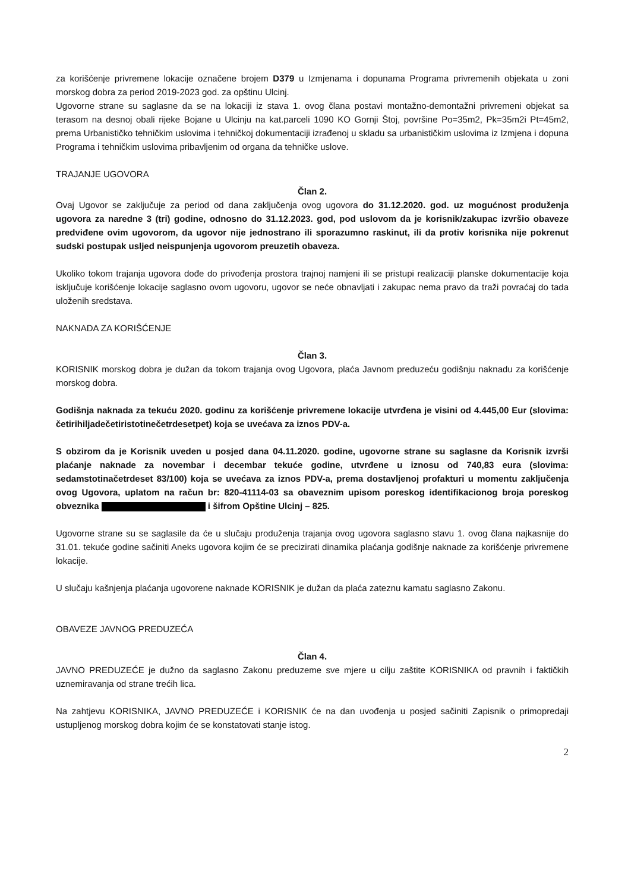za korišćenje privremene lokacije označene brojem D379 u Izmjenama i dopunama Programa privremenih objekata u zoni morskog dobra za period 2019-2023 god. za opštinu Ulcinj.
Ugovorne strane su saglasne da se na lokaciji iz stava 1. ovog člana postavi montažno-demontažni privremeni objekat sa terasom na desnoj obali rijeke Bojane u Ulcinju na kat.parceli 1090 KO Gornji Štoj, površine Po=35m2, Pk=35m2i Pt=45m2, prema Urbanističko tehničkim uslovima i tehničkoj dokumentaciji izrađenoj u skladu sa urbanističkim uslovima iz Izmjena i dopuna Programa i tehničkim uslovima pribavljenim od organa da tehničke uslove.
TRAJANJE UGOVORA
Član 2.
Ovaj Ugovor se zaključuje za period od dana zaključenja ovog ugovora do 31.12.2020. god. uz mogućnost produženja ugovora za naredne 3 (tri) godine, odnosno do 31.12.2023. god, pod uslovom da je korisnik/zakupac izvršio obaveze predviđene ovim ugovorom, da ugovor nije jednostrano ili sporazumno raskinut, ili da protiv korisnika nije pokrenut sudski postupak usljed neispunjenja ugovorom preuzetih obaveza.
Ukoliko tokom trajanja ugovora dođe do privođenja prostora trajnoj namjeni ili se pristupi realizaciji planske dokumentacije koja isključuje korišćenje lokacije saglasno ovom ugovoru, ugovor se neće obnavljati i zakupac nema pravo da traži povraćaj do tada uloženih sredstava.
NAKNADA ZA KORIŠĆENJE
Član 3.
KORISNIK morskog dobra je dužan da tokom trajanja ovog Ugovora, plaća Javnom preduzeću godišnju naknadu za korišćenje morskog dobra.
Godišnja naknada za tekuću 2020. godinu za korišćenje privremene lokacije utvrđena je visini od 4.445,00 Eur (slovima: četirihiljadečetiristotinečetrdesetpet) koja se uvećava za iznos PDV-a.
S obzirom da je Korisnik uveden u posjed dana 04.11.2020. godine, ugovorne strane su saglasne da Korisnik izvrši plaćanje naknade za novembar i decembar tekuće godine, utvrđene u iznosu od 740,83 eura (slovima: sedamstotinačetrdeset 83/100) koja se uvećava za iznos PDV-a, prema dostavljenoj profakturi u momentu zaključenja ovog Ugovora, uplatom na račun br: 820-41114-03 sa obaveznim upisom poreskog identifikacionog broja poreskog obveznika i šifrom Opštine Ulcinj – 825.
Ugovorne strane su se saglasile da će u slučaju produženja trajanja ovog ugovora saglasno stavu 1. ovog člana najkasnije do 31.01. tekuće godine sačiniti Aneks ugovora kojim će se precizirati dinamika plaćanja godišnje naknade za korišćenje privremene lokacije.
U slučaju kašnjenja plaćanja ugovorene naknade KORISNIK je dužan da plaća zateznu kamatu saglasno Zakonu.
OBAVEZE JAVNOG PREDUZEĆA
Član 4.
JAVNO PREDUZEĆE je dužno da saglasno Zakonu preduzeme sve mjere u cilju zaštite KORISNIKA od pravnih i faktičkih uznemiravanja od strane trećih lica.
Na zahtjevu KORISNIKA, JAVNO PREDUZEĆE i KORISNIK će na dan uvođenja u posjed sačiniti Zapisnik o primopredaji ustupljenog morskog dobra kojim će se konstatovati stanje istog.
2